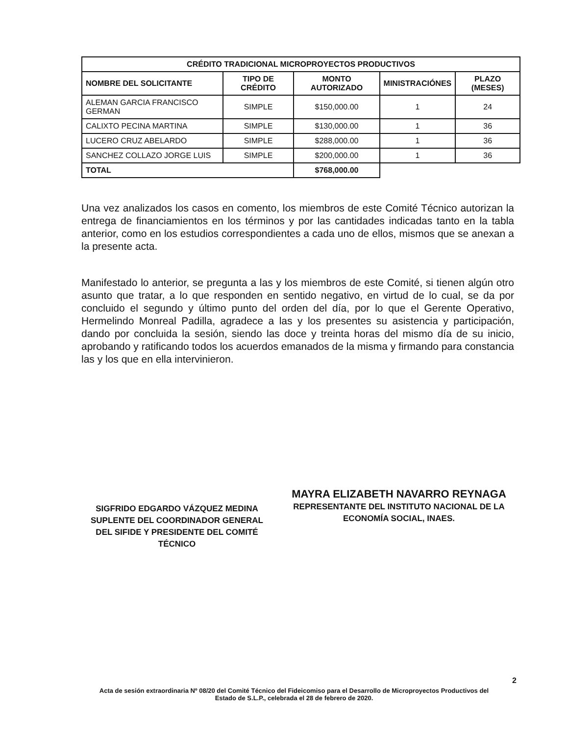| CRÉDITO TRADICIONAL MICROPROYECTOS PRODUCTIVOS | | | | |
| --- | --- | --- | --- | --- |
| NOMBRE DEL SOLICITANTE | TIPO DE CRÉDITO | MONTO AUTORIZADO | MINISTRACIÓNES | PLAZO (MESES) |
| ALEMAN GARCIA FRANCISCO GERMAN | SIMPLE | $150,000.00 | 1 | 24 |
| CALIXTO PECINA MARTINA | SIMPLE | $130,000.00 | 1 | 36 |
| LUCERO CRUZ ABELARDO | SIMPLE | $288,000.00 | 1 | 36 |
| SANCHEZ COLLAZO JORGE LUIS | SIMPLE | $200,000.00 | 1 | 36 |
| TOTAL | | $768,000.00 | | |
Una vez analizados los casos en comento, los miembros de este Comité Técnico autorizan la entrega de financiamientos en los términos y por las cantidades indicadas tanto en la tabla anterior, como en los estudios correspondientes a cada uno de ellos, mismos que se anexan a la presente acta.
Manifestado lo anterior, se pregunta a las y los miembros de este Comité, si tienen algún otro asunto que tratar, a lo que responden en sentido negativo, en virtud de lo cual, se da por concluido el segundo y último punto del orden del día, por lo que el Gerente Operativo, Hermelindo Monreal Padilla, agradece a las y los presentes su asistencia y participación, dando por concluida la sesión, siendo las doce y treinta horas del mismo día de su inicio, aprobando y ratificando todos los acuerdos emanados de la misma y firmando para constancia las y los que en ella intervinieron.
SIGFRIDO EDGARDO VÁZQUEZ MEDINA
SUPLENTE DEL COORDINADOR GENERAL DEL SIFIDE Y PRESIDENTE DEL COMITÉ TÉCNICO
MAYRA ELIZABETH NAVARRO REYNAGA
REPRESENTANTE DEL INSTITUTO NACIONAL DE LA ECONOMÍA SOCIAL, INAES.
2
Acta de sesión extraordinaria Nº 08/20 del Comité Técnico del Fideicomiso para el Desarrollo de Microproyectos Productivos del Estado de S.L.P., celebrada el 28 de febrero de 2020.